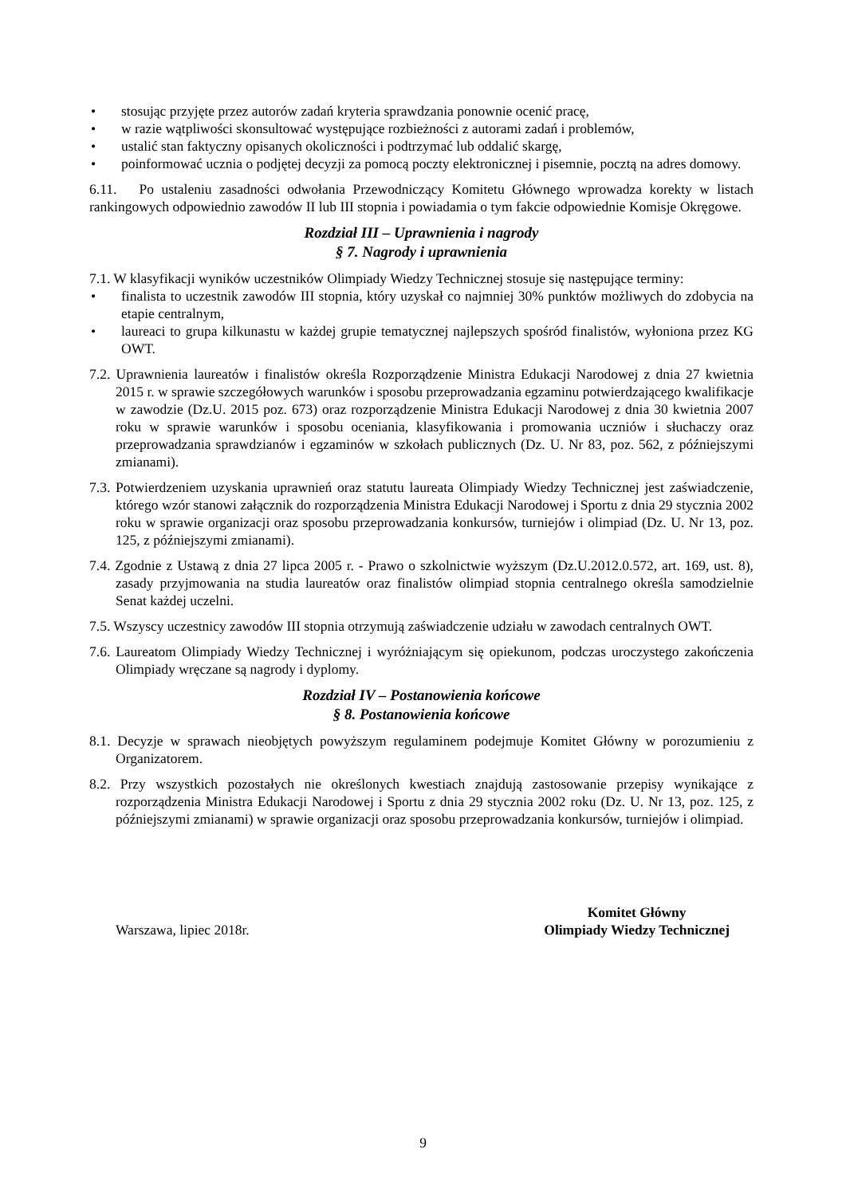• stosując przyjęte przez autorów zadań kryteria sprawdzania ponownie ocenić pracę,
• w razie wątpliwości skonsultować występujące rozbieżności z autorami zadań i problemów,
• ustalić stan faktyczny opisanych okoliczności i podtrzymać lub oddalić skargę,
• poinformować ucznia o podjętej decyzji za pomocą poczty elektronicznej i pisemnie, pocztą na adres domowy.
6.11. Po ustaleniu zasadności odwołania Przewodniczący Komitetu Głównego wprowadza korekty w listach rankingowych odpowiednio zawodów II lub III stopnia i powiadamia o tym fakcie odpowiednie Komisje Okręgowe.
Rozdział III – Uprawnienia i nagrody
§ 7. Nagrody i uprawnienia
7.1. W klasyfikacji wyników uczestników Olimpiady Wiedzy Technicznej stosuje się następujące terminy:
• finalista to uczestnik zawodów III stopnia, który uzyskał co najmniej 30% punktów możliwych do zdobycia na etapie centralnym,
• laureaci to grupa kilkunastu w każdej grupie tematycznej najlepszych spośród finalistów, wyłoniona przez KG OWT.
7.2. Uprawnienia laureatów i finalistów określa Rozporządzenie Ministra Edukacji Narodowej z dnia 27 kwietnia 2015 r. w sprawie szczegółowych warunków i sposobu przeprowadzania egzaminu potwierdzającego kwalifikacje w zawodzie (Dz.U. 2015 poz. 673) oraz rozporządzenie Ministra Edukacji Narodowej z dnia 30 kwietnia 2007 roku w sprawie warunków i sposobu oceniania, klasyfikowania i promowania uczniów i słuchaczy oraz przeprowadzania sprawdzianów i egzaminów w szkołach publicznych (Dz. U. Nr 83, poz. 562, z późniejszymi zmianami).
7.3. Potwierdzeniem uzyskania uprawnień oraz statutu laureata Olimpiady Wiedzy Technicznej jest zaświadczenie, którego wzór stanowi załącznik do rozporządzenia Ministra Edukacji Narodowej i Sportu z dnia 29 stycznia 2002 roku w sprawie organizacji oraz sposobu przeprowadzania konkursów, turniejów i olimpiad (Dz. U. Nr 13, poz. 125, z późniejszymi zmianami).
7.4. Zgodnie z Ustawą z dnia 27 lipca 2005 r. - Prawo o szkolnictwie wyższym (Dz.U.2012.0.572, art. 169, ust. 8), zasady przyjmowania na studia laureatów oraz finalistów olimpiad stopnia centralnego określa samodzielnie Senat każdej uczelni.
7.5. Wszyscy uczestnicy zawodów III stopnia otrzymują zaświadczenie udziału w zawodach centralnych OWT.
7.6. Laureatom Olimpiady Wiedzy Technicznej i wyróżniającym się opiekunom, podczas uroczystego zakończenia Olimpiady wręczane są nagrody i dyplomy.
Rozdział IV – Postanowienia końcowe
§ 8. Postanowienia końcowe
8.1. Decyzje w sprawach nieobjętych powyższym regulaminem podejmuje Komitet Główny w porozumieniu z Organizatorem.
8.2. Przy wszystkich pozostałych nie określonych kwestiach znajdują zastosowanie przepisy wynikające z rozporządzenia Ministra Edukacji Narodowej i Sportu z dnia 29 stycznia 2002 roku (Dz. U. Nr 13, poz. 125, z późniejszymi zmianami) w sprawie organizacji oraz sposobu przeprowadzania konkursów, turniejów i olimpiad.
Warszawa, lipiec 2018r. Komitet Główny
Olimpiady Wiedzy Technicznej
9